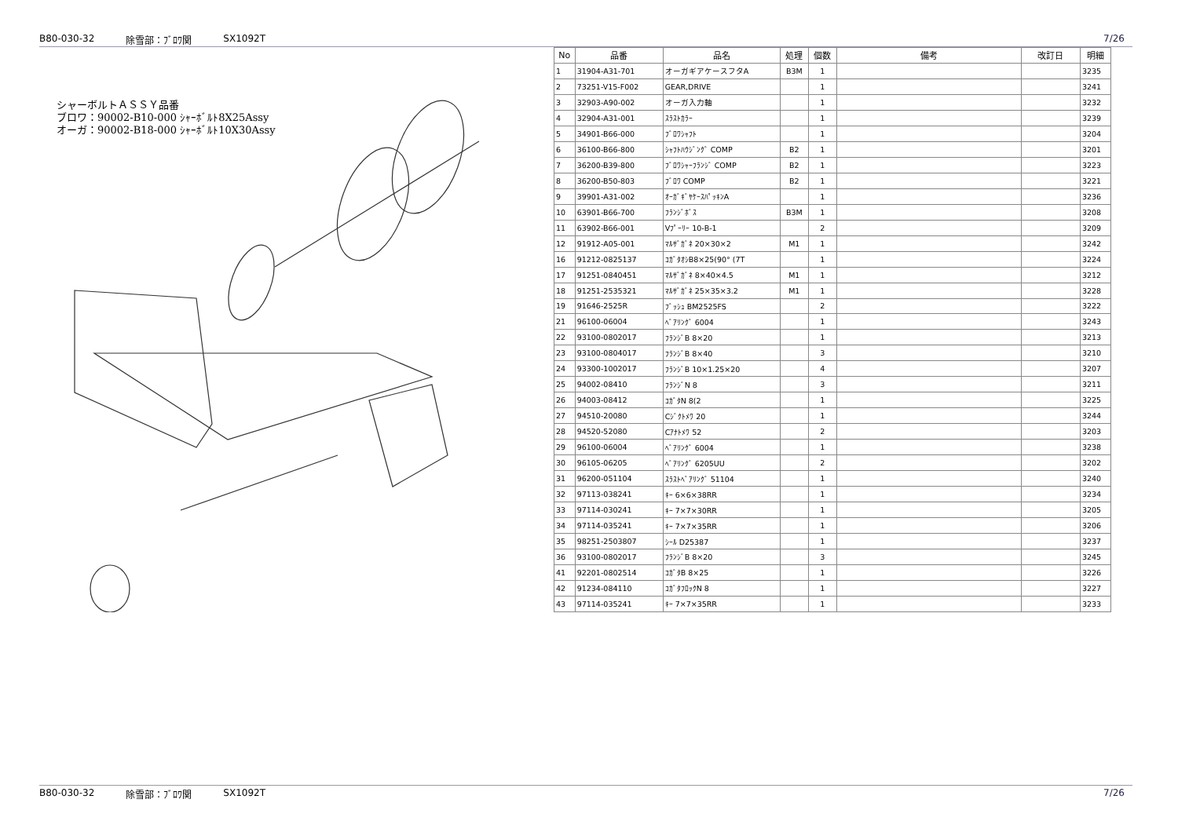B80-030-32 除雪部：ﾌﾞﾛﾜ関 SX1092T 7/26
シャーボルトＡＳＳＹ品番
ブロワ：90002-B10-000 ｼｬｰﾎﾞﾙﾄ8X25Assy
オーガ：90002-B18-000 ｼｬｰﾎﾞﾙﾄ10X30Assy
| No | 品番 | 品名 | 処理 | 個数 | 備考 | 改訂日 | 明細 |
| --- | --- | --- | --- | --- | --- | --- | --- |
| 1 | 31904-A31-701 | オーガギアケースフタA | B3M | 1 | | | 3235 |
| 2 | 73251-V15-F002 | GEAR,DRIVE | | 1 | | | 3241 |
| 3 | 32903-A90-002 | オーガ入力軸 | | 1 | | | 3232 |
| 4 | 32904-A31-001 | ｽﾗｽﾄｶﾗｰ | | 1 | | | 3239 |
| 5 | 34901-B66-000 | ﾌﾞﾛﾜｼｬﾌﾄ | | 1 | | | 3204 |
| 6 | 36100-B66-800 | ｼｬﾌﾄﾊｳｼﾞﾝｸﾞ COMP | B2 | 1 | | | 3201 |
| 7 | 36200-B39-800 | ﾌﾞﾛﾜｼｬｰﾌﾗﾝｼﾞ COMP | B2 | 1 | | | 3223 |
| 8 | 36200-B50-803 | ﾌﾞﾛﾜ COMP | B2 | 1 | | | 3221 |
| 9 | 39901-A31-002 | ｵｰｶﾞｷﾞﾔｹｰｽﾊﾟｯｷﾝA | | 1 | | | 3236 |
| 10 | 63901-B66-700 | ﾌﾗﾝｼﾞﾎﾞｽ | B3M | 1 | | | 3208 |
| 11 | 63902-B66-001 | Vﾌﾟｰﾘｰ 10-B-1 | | 2 | | | 3209 |
| 12 | 91912-A05-001 | ﾏﾙｻﾞｶﾞﾈ 20×30×2 | M1 | 1 | | | 3242 |
| 16 | 91212-0825137 | ｺｶﾞﾀｵｼB8×25(90° (7T | | 1 | | | 3224 |
| 17 | 91251-0840451 | ﾏﾙｻﾞｶﾞﾈ 8×40×4.5 | M1 | 1 | | | 3212 |
| 18 | 91251-2535321 | ﾏﾙｻﾞｶﾞﾈ 25×35×3.2 | M1 | 1 | | | 3228 |
| 19 | 91646-2525R | ﾌﾞｯｼｭ BM2525FS | | 2 | | | 3222 |
| 21 | 96100-06004 | ﾍﾞｱﾘﾝｸﾞ 6004 | | 1 | | | 3243 |
| 22 | 93100-0802017 | ﾌﾗﾝｼﾞB 8×20 | | 1 | | | 3213 |
| 23 | 93100-0804017 | ﾌﾗﾝｼﾞB 8×40 | | 3 | | | 3210 |
| 24 | 93300-1002017 | ﾌﾗﾝｼﾞB 10×1.25×20 | | 4 | | | 3207 |
| 25 | 94002-08410 | ﾌﾗﾝｼﾞN 8 | | 3 | | | 3211 |
| 26 | 94003-08412 | ｺｶﾞﾀN 8(2 | | 1 | | | 3225 |
| 27 | 94510-20080 | Cｼﾞｸﾄﾒﾜ 20 | | 1 | | | 3244 |
| 28 | 94520-52080 | Cｱﾅﾄﾒﾜ 52 | | 2 | | | 3203 |
| 29 | 96100-06004 | ﾍﾞｱﾘﾝｸﾞ 6004 | | 1 | | | 3238 |
| 30 | 96105-06205 | ﾍﾞｱﾘﾝｸﾞ 6205UU | | 2 | | | 3202 |
| 31 | 96200-051104 | ｽﾗｽﾄﾍﾞｱﾘﾝｸﾞ 51104 | | 1 | | | 3240 |
| 32 | 97113-038241 | ｷｰ 6×6×38RR | | 1 | | | 3234 |
| 33 | 97114-030241 | ｷｰ 7×7×30RR | | 1 | | | 3205 |
| 34 | 97114-035241 | ｷｰ 7×7×35RR | | 1 | | | 3206 |
| 35 | 98251-2503807 | ｼｰﾙ D25387 | | 1 | | | 3237 |
| 36 | 93100-0802017 | ﾌﾗﾝｼﾞB 8×20 | | 3 | | | 3245 |
| 41 | 92201-0802514 | ｺｶﾞﾀB 8×25 | | 1 | | | 3226 |
| 42 | 91234-084110 | ｺｶﾞﾀﾌﾛｯｸN 8 | | 1 | | | 3227 |
| 43 | 97114-035241 | ｷｰ 7×7×35RR | | 1 | | | 3233 |
B80-030-32 除雪部：ﾌﾞﾛﾜ関 SX1092T 7/26